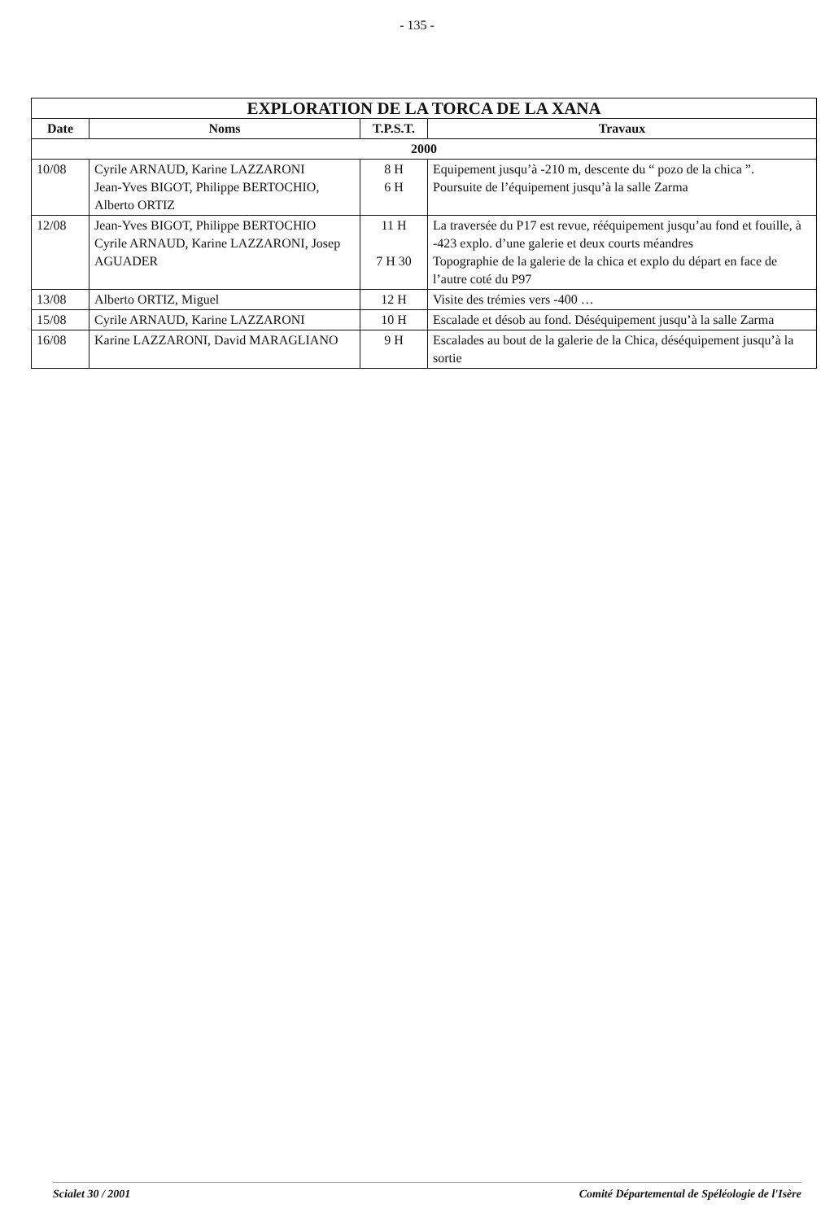- 135 -
| EXPLORATION DE LA TORCA DE LA XANA | | | |
| --- | --- | --- | --- |
| Date | Noms | T.P.S.T. | Travaux |
| 2000 | | | |
| 10/08 | Cyrile ARNAUD, Karine LAZZARONI Jean-Yves BIGOT, Philippe BERTOCHIO, Alberto ORTIZ | 8 H 6 H | Equipement jusqu’à -210 m, descente du “ pozo de la chica ”. Poursuite de l’équipement jusqu’à la salle Zarma |
| 12/08 | Jean-Yves BIGOT, Philippe BERTOCHIO Cyrile ARNAUD, Karine LAZZARONI, Josep AGUADER | 11 H 7 H 30 | La traversée du P17 est revue, rééquipement jusqu’au fond et fouille, à -423 explo. d’une galerie et deux courts méandres Topographie de la galerie de la chica et explo du départ en face de l’autre coté du P97 |
| 13/08 | Alberto ORTIZ, Miguel | 12 H | Visite des trémies vers -400 … |
| 15/08 | Cyrile ARNAUD, Karine LAZZARONI | 10 H | Escalade et désob au fond. Déséquipement jusqu’à la salle Zarma |
| 16/08 | Karine LAZZARONI, David MARAGLIANO | 9 H | Escalades au bout de la galerie de la Chica, déséquipement jusqu’à la sortie |
Scialet 30 / 2001 Comité Départemental de Spéléologie de l'Isère